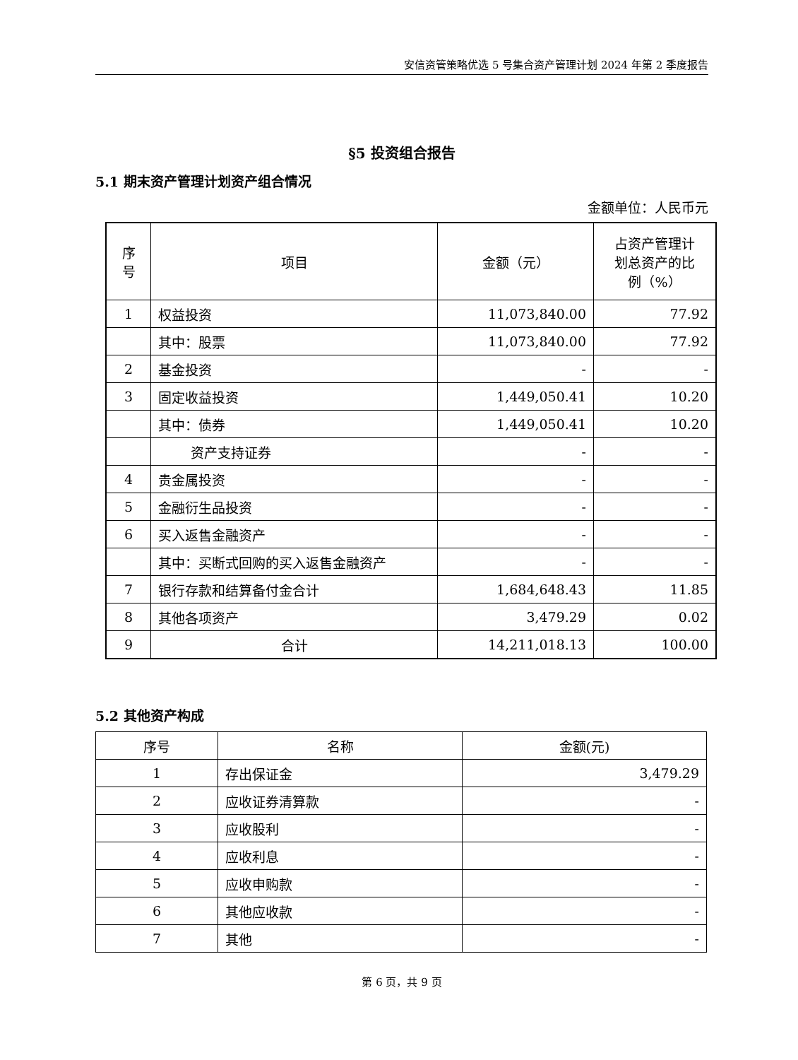安信资管策略优选 5 号集合资产管理计划 2024 年第 2 季度报告
§5 投资组合报告
5.1 期末资产管理计划资产组合情况
金额单位：人民币元
| 序 号 | 项目 | 金额（元） | 占资产管理计 划总资产的比 例（%） |
| --- | --- | --- | --- |
| 1 | 权益投资 | 11,073,840.00 | 77.92 |
| | 其中：股票 | 11,073,840.00 | 77.92 |
| 2 | 基金投资 | - | - |
| 3 | 固定收益投资 | 1,449,050.41 | 10.20 |
| | 其中：债券 | 1,449,050.41 | 10.20 |
| | 资产支持证券 | - | - |
| 4 | 贵金属投资 | - | - |
| 5 | 金融衍生品投资 | - | - |
| 6 | 买入返售金融资产 | - | - |
| | 其中：买断式回购的买入返售金融资产 | - | - |
| 7 | 银行存款和结算备付金合计 | 1,684,648.43 | 11.85 |
| 8 | 其他各项资产 | 3,479.29 | 0.02 |
| 9 | 合计 | 14,211,018.13 | 100.00 |
5.2 其他资产构成
| 序号 | 名称 | 金额(元) |
| --- | --- | --- |
| 1 | 存出保证金 | 3,479.29 |
| 2 | 应收证券清算款 | - |
| 3 | 应收股利 | - |
| 4 | 应收利息 | - |
| 5 | 应收申购款 | - |
| 6 | 其他应收款 | - |
| 7 | 其他 | - |
第 6 页，共 9 页